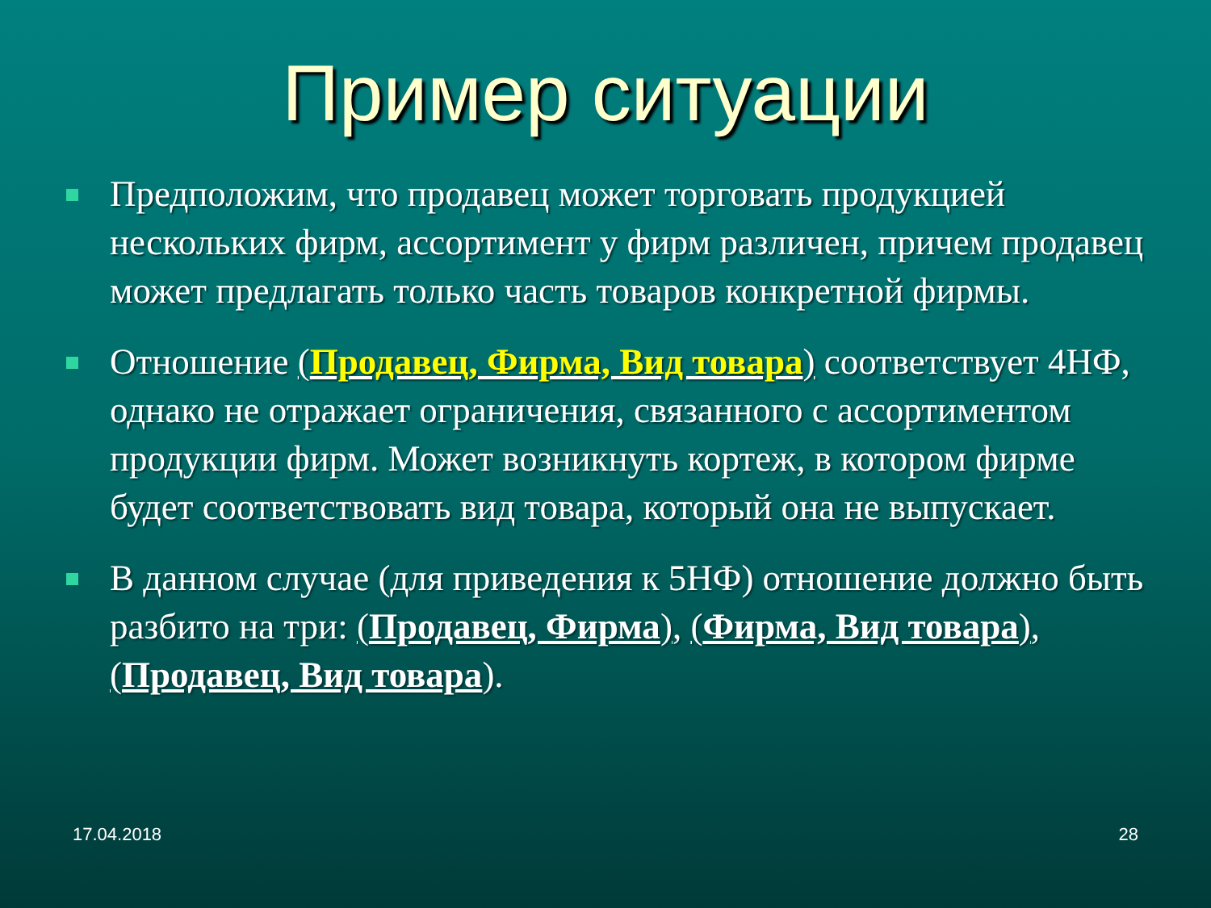Пример ситуации
Предположим, что продавец может торговать продукцией нескольких фирм, ассортимент у фирм различен, причем продавец может предлагать только часть товаров конкретной фирмы.
Отношение (Продавец, Фирма, Вид товара) соответствует 4НФ, однако не отражает ограничения, связанного с ассортиментом продукции фирм. Может возникнуть кортеж, в котором фирме будет соответствовать вид товара, который она не выпускает.
В данном случае (для приведения к 5НФ) отношение должно быть разбито на три: (Продавец, Фирма), (Фирма, Вид товара), (Продавец, Вид товара).
17.04.2018 28